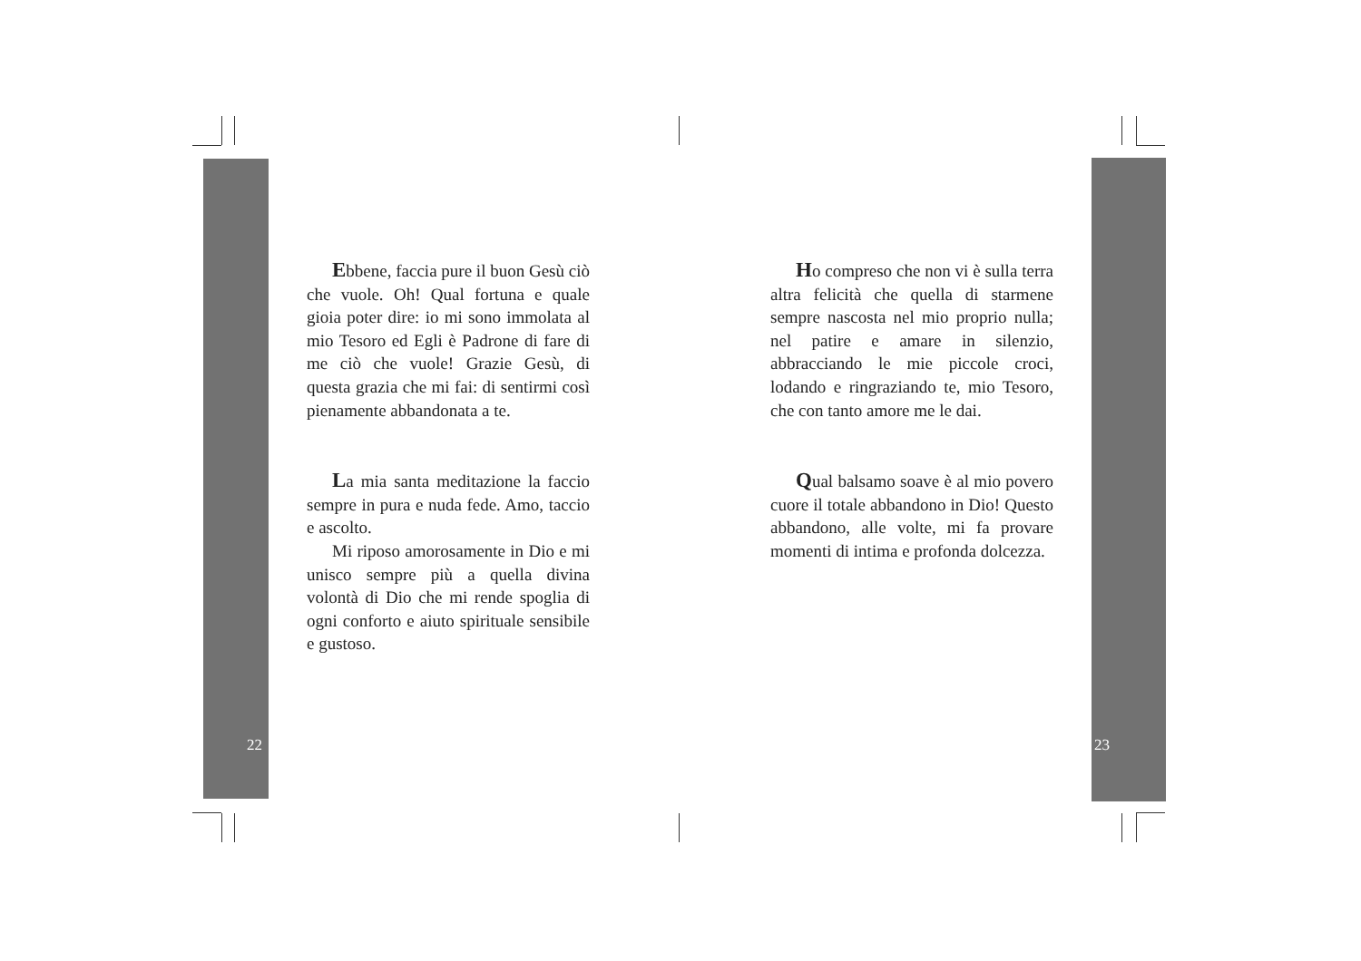Ebbene, faccia pure il buon Gesù ciò che vuole. Oh! Qual fortuna e quale gioia poter dire: io mi sono immolata al mio Tesoro ed Egli è Padrone di fare di me ciò che vuole! Grazie Gesù, di questa grazia che mi fai: di sentirmi così pienamente abbandonata a te.
La mia santa meditazione la faccio sempre in pura e nuda fede. Amo, taccio e ascolto.
Mi riposo amorosamente in Dio e mi unisco sempre più a quella divina volontà di Dio che mi rende spoglia di ogni conforto e aiuto spirituale sensibile e gustoso.
22
Ho compreso che non vi è sulla terra altra felicità che quella di starmene sempre nascosta nel mio proprio nulla; nel patire e amare in silenzio, abbracciando le mie piccole croci, lodando e ringraziando te, mio Tesoro, che con tanto amore me le dai.
Qual balsamo soave è al mio povero cuore il totale abbandono in Dio! Questo abbandono, alle volte, mi fa provare momenti di intima e profonda dolcezza.
23